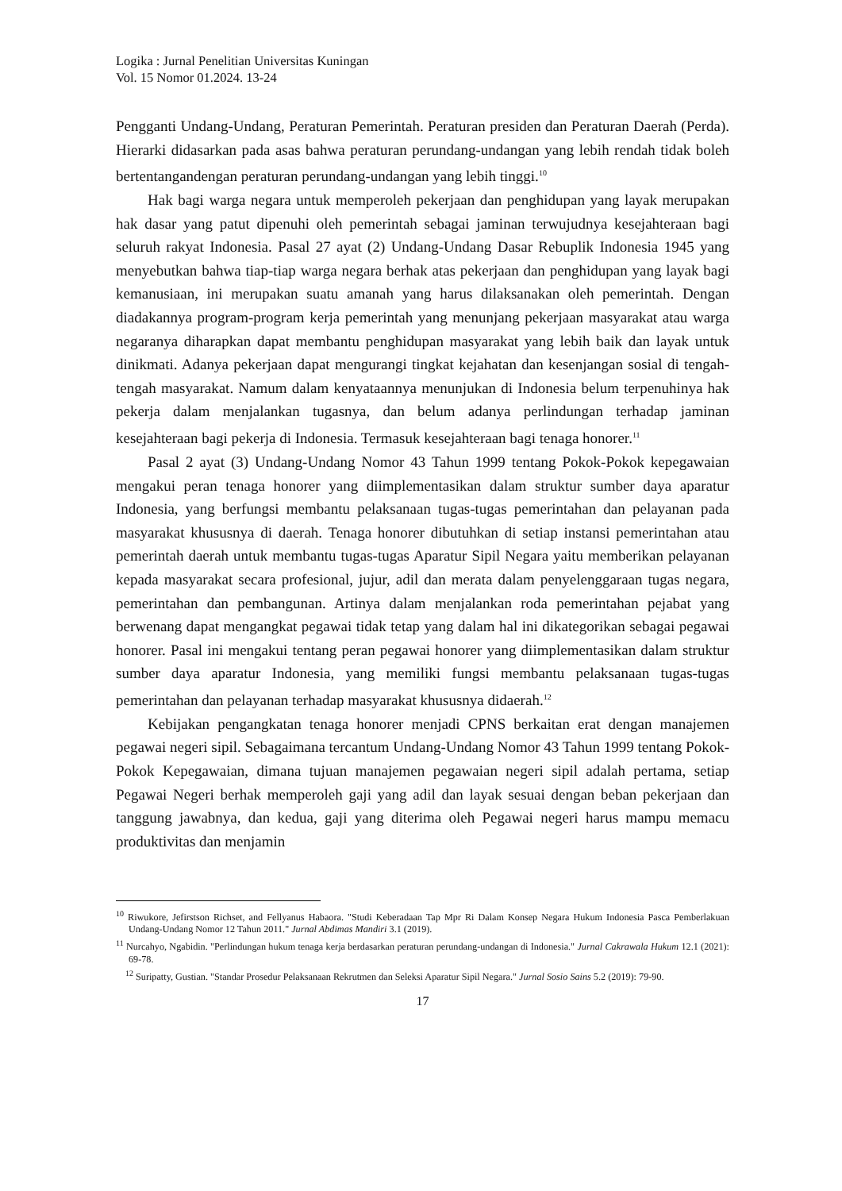Logika : Jurnal Penelitian Universitas Kuningan
Vol. 15 Nomor 01.2024. 13-24
Pengganti Undang-Undang, Peraturan Pemerintah. Peraturan presiden dan Peraturan Daerah (Perda). Hierarki didasarkan pada asas bahwa peraturan perundang-undangan yang lebih rendah tidak boleh bertentangandengan peraturan perundang-undangan yang lebih tinggi.<sup>10</sup>
Hak bagi warga negara untuk memperoleh pekerjaan dan penghidupan yang layak merupakan hak dasar yang patut dipenuhi oleh pemerintah sebagai jaminan terwujudnya kesejahteraan bagi seluruh rakyat Indonesia. Pasal 27 ayat (2) Undang-Undang Dasar Rebuplik Indonesia 1945 yang menyebutkan bahwa tiap-tiap warga negara berhak atas pekerjaan dan penghidupan yang layak bagi kemanusiaan, ini merupakan suatu amanah yang harus dilaksanakan oleh pemerintah. Dengan diadakannya program-program kerja pemerintah yang menunjang pekerjaan masyarakat atau warga negaranya diharapkan dapat membantu penghidupan masyarakat yang lebih baik dan layak untuk dinikmati. Adanya pekerjaan dapat mengurangi tingkat kejahatan dan kesenjangan sosial di tengah-tengah masyarakat. Namum dalam kenyataannya menunjukan di Indonesia belum terpenuhinya hak pekerja dalam menjalankan tugasnya, dan belum adanya perlindungan terhadap jaminan kesejahteraan bagi pekerja di Indonesia. Termasuk kesejahteraan bagi tenaga honorer.<sup>11</sup>
Pasal 2 ayat (3) Undang-Undang Nomor 43 Tahun 1999 tentang Pokok-Pokok kepegawaian mengakui peran tenaga honorer yang diimplementasikan dalam struktur sumber daya aparatur Indonesia, yang berfungsi membantu pelaksanaan tugas-tugas pemerintahan dan pelayanan pada masyarakat khususnya di daerah. Tenaga honorer dibutuhkan di setiap instansi pemerintahan atau pemerintah daerah untuk membantu tugas-tugas Aparatur Sipil Negara yaitu memberikan pelayanan kepada masyarakat secara profesional, jujur, adil dan merata dalam penyelenggaraan tugas negara, pemerintahan dan pembangunan. Artinya dalam menjalankan roda pemerintahan pejabat yang berwenang dapat mengangkat pegawai tidak tetap yang dalam hal ini dikategorikan sebagai pegawai honorer. Pasal ini mengakui tentang peran pegawai honorer yang diimplementasikan dalam struktur sumber daya aparatur Indonesia, yang memiliki fungsi membantu pelaksanaan tugas-tugas pemerintahan dan pelayanan terhadap masyarakat khususnya didaerah.<sup>12</sup>
Kebijakan pengangkatan tenaga honorer menjadi CPNS berkaitan erat dengan manajemen pegawai negeri sipil. Sebagaimana tercantum Undang-Undang Nomor 43 Tahun 1999 tentang Pokok-Pokok Kepegawaian, dimana tujuan manajemen pegawaian negeri sipil adalah pertama, setiap Pegawai Negeri berhak memperoleh gaji yang adil dan layak sesuai dengan beban pekerjaan dan tanggung jawabnya, dan kedua, gaji yang diterima oleh Pegawai negeri harus mampu memacu produktivitas dan menjamin
<sup>10</sup> Riwukore, Jefirstson Richset, and Fellyanus Habaora. "Studi Keberadaan Tap Mpr Ri Dalam Konsep Negara Hukum Indonesia Pasca Pemberlakuan Undang-Undang Nomor 12 Tahun 2011." Jurnal Abdimas Mandiri 3.1 (2019).
<sup>11</sup> Nurcahyo, Ngabidin. "Perlindungan hukum tenaga kerja berdasarkan peraturan perundang-undangan di Indonesia." Jurnal Cakrawala Hukum 12.1 (2021): 69-78.
<sup>12</sup> Suripatty, Gustian. "Standar Prosedur Pelaksanaan Rekrutmen dan Seleksi Aparatur Sipil Negara." Jurnal Sosio Sains 5.2 (2019): 79-90.
17